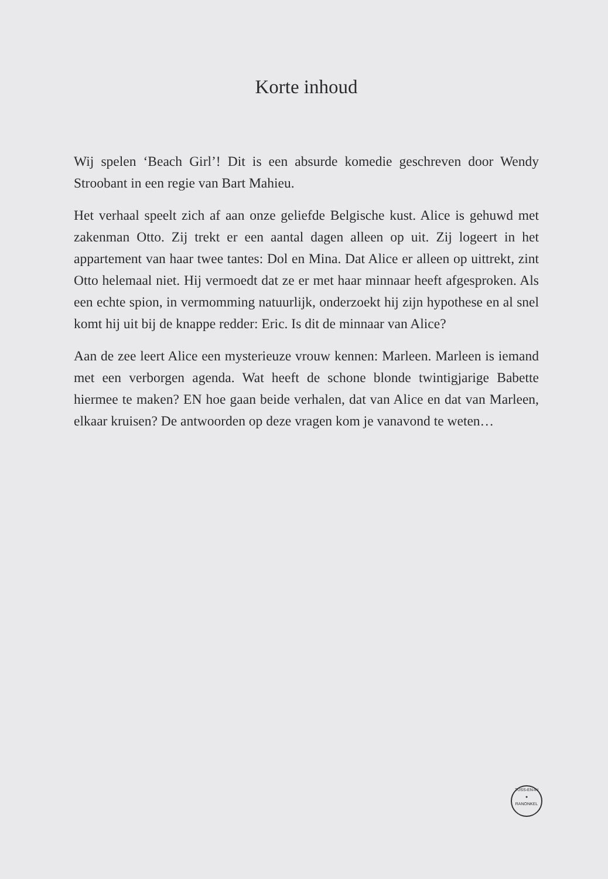Korte inhoud
Wij spelen ‘Beach Girl’! Dit is een absurde komedie geschreven door Wendy Stroobant in een regie van Bart Mahieu.
Het verhaal speelt zich af aan onze geliefde Belgische kust. Alice is gehuwd met zakenman Otto. Zij trekt er een aantal dagen alleen op uit. Zij logeert in het appartement van haar twee tantes: Dol en Mina. Dat Alice er alleen op uittrekt, zint Otto helemaal niet. Hij vermoedt dat ze er met haar minnaar heeft afgesproken. Als een echte spion, in vermomming natuurlijk, onderzoekt hij zijn hypothese en al snel komt hij uit bij de knappe redder: Eric. Is dit de minnaar van Alice?
Aan de zee leert Alice een mysterieuze vrouw kennen: Marleen. Marleen is iemand met een verborgen agenda. Wat heeft de schone blonde twintigjarige Babette hiermee te maken? EN hoe gaan beide verhalen, dat van Alice en dat van Marleen, elkaar kruisen? De antwoorden op deze vragen kom je vanavond te weten…
TUSS-EN-IN
●
RANONKEL